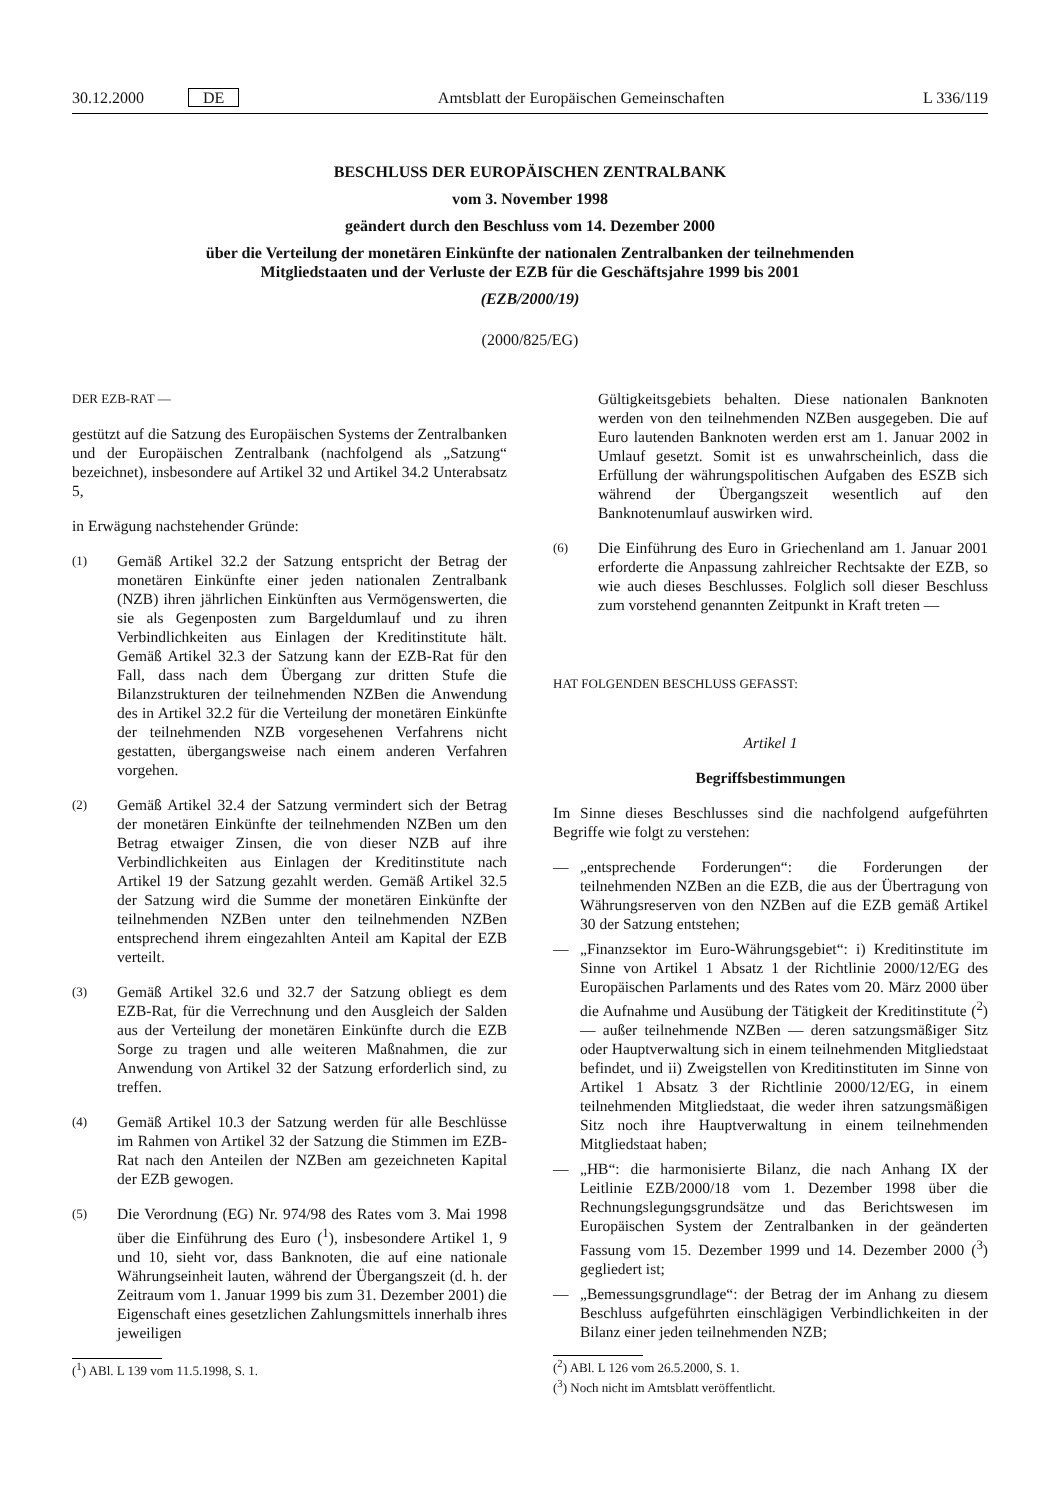30.12.2000 DE Amtsblatt der Europäischen Gemeinschaften L 336/119
BESCHLUSS DER EUROPÄISCHEN ZENTRALBANK
vom 3. November 1998
geändert durch den Beschluss vom 14. Dezember 2000
über die Verteilung der monetären Einkünfte der nationalen Zentralbanken der teilnehmenden
Mitgliedstaaten und der Verluste der EZB für die Geschäftsjahre 1999 bis 2001
(EZB/2000/19)
(2000/825/EG)
DER EZB-RAT —
gestützt auf die Satzung des Europäischen Systems der Zentralbanken und der Europäischen Zentralbank (nachfolgend als „Satzung“ bezeichnet), insbesondere auf Artikel 32 und Artikel 34.2 Unterabsatz 5,
in Erwägung nachstehender Gründe:
(1) Gemäß Artikel 32.2 der Satzung entspricht der Betrag der monetären Einkünfte einer jeden nationalen Zentralbank (NZB) ihren jährlichen Einkünften aus Vermögenswerten, die sie als Gegenposten zum Bargeldumlauf und zu ihren Verbindlichkeiten aus Einlagen der Kreditinstitute hält. Gemäß Artikel 32.3 der Satzung kann der EZB-Rat für den Fall, dass nach dem Übergang zur dritten Stufe die Bilanzstrukturen der teilnehmenden NZBen die Anwendung des in Artikel 32.2 für die Verteilung der monetären Einkünfte der teilnehmenden NZB vorgesehenen Verfahrens nicht gestatten, übergangsweise nach einem anderen Verfahren vorgehen.
(2) Gemäß Artikel 32.4 der Satzung vermindert sich der Betrag der monetären Einkünfte der teilnehmenden NZBen um den Betrag etwaiger Zinsen, die von dieser NZB auf ihre Verbindlichkeiten aus Einlagen der Kreditinstitute nach Artikel 19 der Satzung gezahlt werden. Gemäß Artikel 32.5 der Satzung wird die Summe der monetären Einkünfte der teilnehmenden NZBen unter den teilnehmenden NZBen entsprechend ihrem eingezahlten Anteil am Kapital der EZB verteilt.
(3) Gemäß Artikel 32.6 und 32.7 der Satzung obliegt es dem EZB-Rat, für die Verrechnung und den Ausgleich der Salden aus der Verteilung der monetären Einkünfte durch die EZB Sorge zu tragen und alle weiteren Maßnahmen, die zur Anwendung von Artikel 32 der Satzung erforderlich sind, zu treffen.
(4) Gemäß Artikel 10.3 der Satzung werden für alle Beschlüsse im Rahmen von Artikel 32 der Satzung die Stimmen im EZB-Rat nach den Anteilen der NZBen am gezeichneten Kapital der EZB gewogen.
(5) Die Verordnung (EG) Nr. 974/98 des Rates vom 3. Mai 1998 über die Einführung des Euro (<sup>1</sup>), insbesondere Artikel 1, 9 und 10, sieht vor, dass Banknoten, die auf eine nationale Währungseinheit lauten, während der Übergangszeit (d. h. der Zeitraum vom 1. Januar 1999 bis zum 31. Dezember 2001) die Eigenschaft eines gesetzlichen Zahlungsmittels innerhalb ihres jeweiligen
(<sup>1</sup>) ABl. L 139 vom 11.5.1998, S. 1.
Gültigkeitsgebiets behalten. Diese nationalen Banknoten werden von den teilnehmenden NZBen ausgegeben. Die auf Euro lautenden Banknoten werden erst am 1. Januar 2002 in Umlauf gesetzt. Somit ist es unwahrscheinlich, dass die Erfüllung der währungspolitischen Aufgaben des ESZB sich während der Übergangszeit wesentlich auf den Banknotenumlauf auswirken wird.
(6) Die Einführung des Euro in Griechenland am 1. Januar 2001 erforderte die Anpassung zahlreicher Rechtsakte der EZB, so wie auch dieses Beschlusses. Folglich soll dieser Beschluss zum vorstehend genannten Zeitpunkt in Kraft treten —
HAT FOLGENDEN BESCHLUSS GEFASST:
Artikel 1
Begriffsbestimmungen
Im Sinne dieses Beschlusses sind die nachfolgend aufgeführten Begriffe wie folgt zu verstehen:
— „entsprechende Forderungen“: die Forderungen der teilnehmenden NZBen an die EZB, die aus der Übertragung von Währungsreserven von den NZBen auf die EZB gemäß Artikel 30 der Satzung entstehen;
— „Finanzsektor im Euro-Währungsgebiet“: i) Kreditinstitute im Sinne von Artikel 1 Absatz 1 der Richtlinie 2000/12/EG des Europäischen Parlaments und des Rates vom 20. März 2000 über die Aufnahme und Ausübung der Tätigkeit der Kreditinstitute (<sup>2</sup>) — außer teilnehmende NZBen — deren satzungsmäßiger Sitz oder Hauptverwaltung sich in einem teilnehmenden Mitgliedstaat befindet, und ii) Zweigstellen von Kreditinstituten im Sinne von Artikel 1 Absatz 3 der Richtlinie 2000/12/EG, in einem teilnehmenden Mitgliedstaat, die weder ihren satzungsmäßigen Sitz noch ihre Hauptverwaltung in einem teilnehmenden Mitgliedstaat haben;
— „HB“: die harmonisierte Bilanz, die nach Anhang IX der Leitlinie EZB/2000/18 vom 1. Dezember 1998 über die Rechnungslegungsgrundsätze und das Berichtswesen im Europäischen System der Zentralbanken in der geänderten Fassung vom 15. Dezember 1999 und 14. Dezember 2000 (<sup>3</sup>) gegliedert ist;
— „Bemessungsgrundlage“: der Betrag der im Anhang zu diesem Beschluss aufgeführten einschlägigen Verbindlichkeiten in der Bilanz einer jeden teilnehmenden NZB;
(<sup>2</sup>) ABl. L 126 vom 26.5.2000, S. 1.
(<sup>3</sup>) Noch nicht im Amtsblatt veröffentlicht.